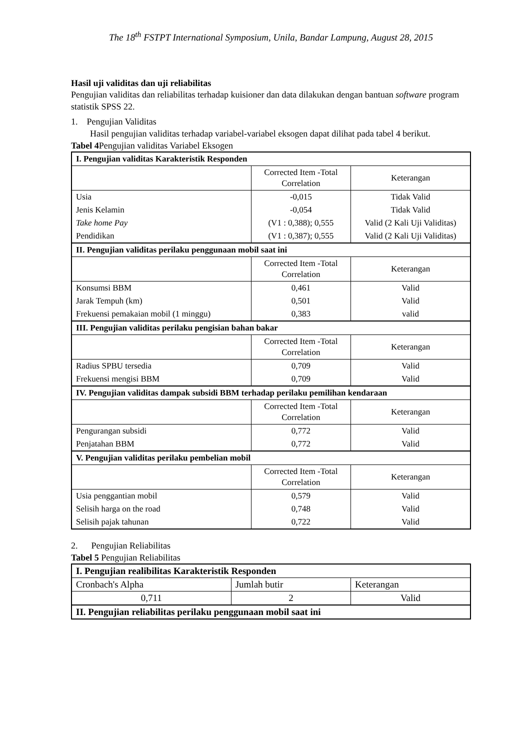The 18<sup>th</sup> FSTPT International Symposium, Unila, Bandar Lampung, August 28, 2015
Hasil uji validitas dan uji reliabilitas
Pengujian validitas dan reliabilitas terhadap kuisioner dan data dilakukan dengan bantuan software program statistik SPSS 22.
1. Pengujian Validitas
Hasil pengujian validitas terhadap variabel-variabel eksogen dapat dilihat pada tabel 4 berikut.
Tabel 4 Pengujian validitas Variabel Eksogen
| I. Pengujian validitas Karakteristik Responden | | |
| | Corrected Item -Total Correlation | Keterangan |
| Usia | -0,015 | Tidak Valid |
| Jenis Kelamin | -0,054 | Tidak Valid |
| Take home Pay | (V1 : 0,388); 0,555 | Valid (2 Kali Uji Validitas) |
| Pendidikan | (V1 : 0,387); 0,555 | Valid (2 Kali Uji Validitas) |
| II. Pengujian validitas perilaku penggunaan mobil saat ini | | |
| | Corrected Item -Total Correlation | Keterangan |
| Konsumsi BBM | 0,461 | Valid |
| Jarak Tempuh (km) | 0,501 | Valid |
| Frekuensi pemakaian mobil (1 minggu) | 0,383 | valid |
| III. Pengujian validitas perilaku pengisian bahan bakar | | |
| | Corrected Item -Total Correlation | Keterangan |
| Radius SPBU tersedia | 0,709 | Valid |
| Frekuensi mengisi BBM | 0,709 | Valid |
| IV. Pengujian validitas dampak subsidi BBM terhadap perilaku pemilihan kendaraan | | |
| | Corrected Item -Total Correlation | Keterangan |
| Pengurangan subsidi | 0,772 | Valid |
| Penjatahan BBM | 0,772 | Valid |
| V. Pengujian validitas perilaku pembelian mobil | | |
| | Corrected Item -Total Correlation | Keterangan |
| Usia penggantian mobil | 0,579 | Valid |
| Selisih harga on the road | 0,748 | Valid |
| Selisih pajak tahunan | 0,722 | Valid |
2. Pengujian Reliabilitas
Tabel 5 Pengujian Reliabilitas
| I. Pengujian realibilitas Karakteristik Responden | | |
| Cronbach's Alpha | Jumlah butir | Keterangan |
| 0,711 | 2 | Valid |
| II. Pengujian reliabilitas perilaku penggunaan mobil saat ini | | |